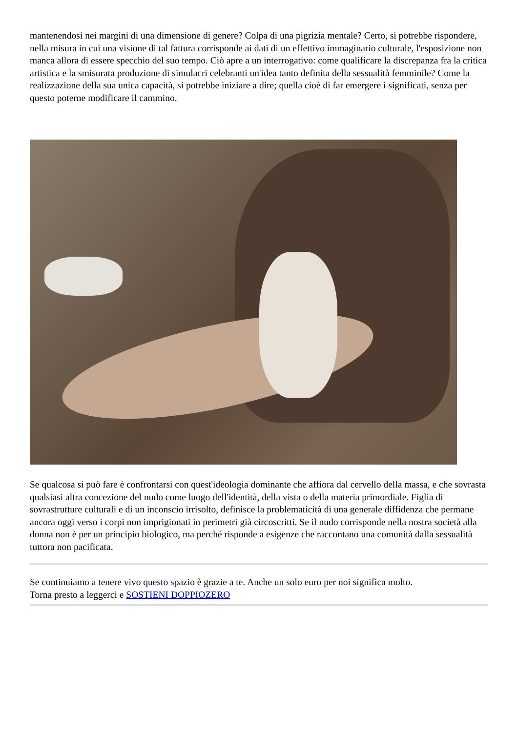mantenendosi nei margini di una dimensione di genere? Colpa di una pigrizia mentale? Certo, si potrebbe rispondere, nella misura in cui una visione di tal fattura corrisponde ai dati di un effettivo immaginario culturale, l'esposizione non manca allora di essere specchio del suo tempo. Ciò apre a un interrogativo: come qualificare la discrepanza fra la critica artistica e la smisurata produzione di simulacri celebranti un'idea tanto definita della sessualità femminile? Come la realizzazione della sua unica capacità, si potrebbe iniziare a dire; quella cioè di far emergere i significati, senza per questo poterne modificare il cammino.
Se qualcosa si può fare è confrontarsi con quest'ideologia dominante che affiora dal cervello della massa, e che sovrasta qualsiasi altra concezione del nudo come luogo dell'identità, della vista o della materia primordiale. Figlia di sovrastrutture culturali e di un inconscio irrisolto, definisce la problematicità di una generale diffidenza che permane ancora oggi verso i corpi non imprigionati in perimetri già circoscritti. Se il nudo corrisponde nella nostra società alla donna non è per un principio biologico, ma perché risponde a esigenze che raccontano una comunità dalla sessualità tuttora non pacificata.
Se continuiamo a tenere vivo questo spazio è grazie a te. Anche un solo euro per noi significa molto.
Torna presto a leggerci e SOSTIENI DOPPIOZERO